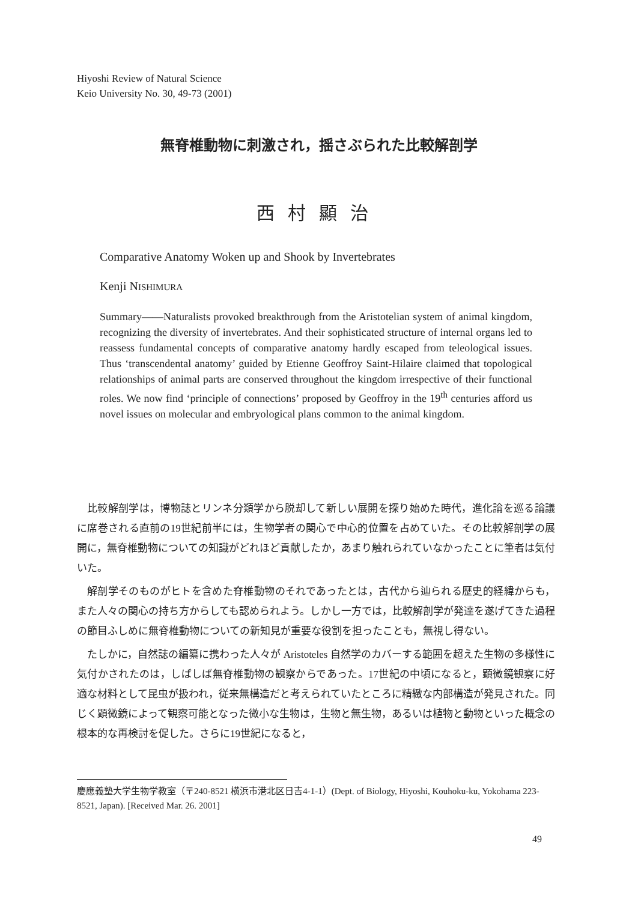Hiyoshi Review of Natural Science
Keio University No. 30, 49-73 (2001)
無脊椎動物に刺激され，揺さぶられた比較解剖学
西村顯治
Comparative Anatomy Woken up and Shook by Invertebrates
Kenji NISHIMURA
Summary——Naturalists provoked breakthrough from the Aristotelian system of animal kingdom, recognizing the diversity of invertebrates. And their sophisticated structure of internal organs led to reassess fundamental concepts of comparative anatomy hardly escaped from teleological issues. Thus ‘transcendental anatomy’ guided by Etienne Geoffroy Saint-Hilaire claimed that topological relationships of animal parts are conserved throughout the kingdom irrespective of their functional roles. We now find ‘principle of connections’ proposed by Geoffroy in the 19<sup>th</sup> centuries afford us novel issues on molecular and embryological plans common to the animal kingdom.
比較解剖学は，博物誌とリンネ分類学から脱却して新しい展開を探り始めた時代，進化論を巡る論議に席巻される直前の19世紀前半には，生物学者の関心で中心的位置を占めていた。その比較解剖学の展開に，無脊椎動物についての知識がどれほど貢献したか，あまり触れられていなかったことに筆者は気付いた。
解剖学そのものがヒトを含めた脊椎動物のそれであったとは，古代から辿られる歴史的経緯からも，また人々の関心の持ち方からしても認められよう。しかし一方では，比較解剖学が発達を遂げてきた過程の節目ふしめに無脊椎動物についての新知見が重要な役割を担ったことも，無視し得ない。
たしかに，自然誌の編纂に携わった人々が Aristoteles 自然学のカバーする範囲を超えた生物の多様性に気付かされたのは，しばしば無脊椎動物の観察からであった。17世紀の中頃になると，顕微鏡観察に好適な材料として昆虫が扱われ，従来無構造だと考えられていたところに精緻な内部構造が発見された。同じく顕微鏡によって観察可能となった微小な生物は，生物と無生物，あるいは植物と動物といった概念の根本的な再検討を促した。さらに19世紀になると，
慶應義塾大学生物学教室（〒240-8521 横浜市港北区日吉4-1-1）(Dept. of Biology, Hiyoshi, Kouhoku-ku, Yokohama 223-8521, Japan). [Received Mar. 26. 2001]
49